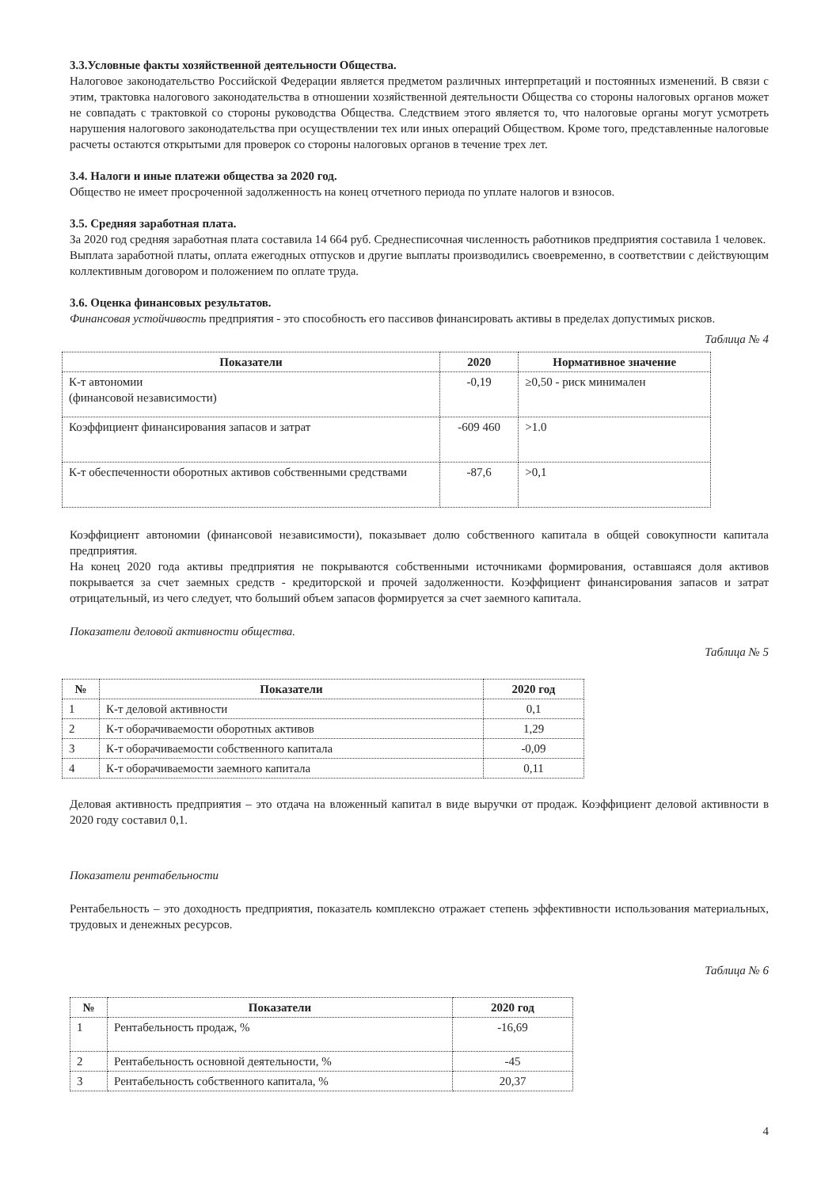3.3.Условные факты хозяйственной деятельности Общества.
Налоговое законодательство Российской Федерации является предметом различных интерпретаций и постоянных изменений. В связи с этим, трактовка налогового законодательства в отношении хозяйственной деятельности Общества со стороны налоговых органов может не совпадать с трактовкой со стороны руководства Общества. Следствием этого является то, что налоговые органы могут усмотреть нарушения налогового законодательства при осуществлении тех или иных операций Обществом. Кроме того, представленные налоговые расчеты остаются открытыми для проверок со стороны налоговых органов в течение трех лет.
3.4. Налоги и иные платежи общества за 2020 год.
Общество не имеет просроченной задолженность на конец отчетного периода по уплате налогов и взносов.
3.5. Средняя заработная плата.
За 2020 год средняя заработная плата составила 14 664 руб. Среднесписочная численность работников предприятия составила 1 человек.
Выплата заработной платы, оплата ежегодных отпусков и другие выплаты производились своевременно, в соответствии с действующим коллективным договором и положением по оплате труда.
3.6. Оценка финансовых результатов.
Финансовая устойчивость предприятия - это способность его пассивов финансировать активы в пределах допустимых рисков.
Таблица № 4
| Показатели | 2020 | Нормативное значение |
| --- | --- | --- |
| К-т автономии (финансовой независимости) | -0,19 | ≥0,50 - риск минимален |
| Коэффициент финансирования запасов и затрат | -609 460 | >1.0 |
| К-т обеспеченности оборотных активов собственными средствами | -87,6 | >0,1 |
Коэффициент автономии (финансовой независимости), показывает долю собственного капитала в общей совокупности капитала предприятия.
На конец 2020 года активы предприятия не покрываются собственными источниками формирования, оставшаяся доля активов покрывается за счет заемных средств - кредиторской и прочей задолженности. Коэффициент финансирования запасов и затрат отрицательный, из чего следует, что больший объем запасов формируется за счет заемного капитала.
Показатели деловой активности общества.
Таблица № 5
| № | Показатели | 2020 год |
| --- | --- | --- |
| 1 | К-т деловой активности | 0,1 |
| 2 | К-т оборачиваемости оборотных активов | 1,29 |
| 3 | К-т оборачиваемости собственного капитала | -0,09 |
| 4 | К-т оборачиваемости заемного капитала | 0,11 |
Деловая активность предприятия – это отдача на вложенный капитал в виде выручки от продаж. Коэффициент деловой активности в 2020 году составил 0,1.
Показатели рентабельности
Рентабельность – это доходность предприятия, показатель комплексно отражает степень эффективности использования материальных, трудовых и денежных ресурсов.
Таблица № 6
| № | Показатели | 2020 год |
| --- | --- | --- |
| 1 | Рентабельность продаж, % | -16,69 |
| 2 | Рентабельность основной деятельности, % | -45 |
| 3 | Рентабельность собственного капитала, % | 20,37 |
4